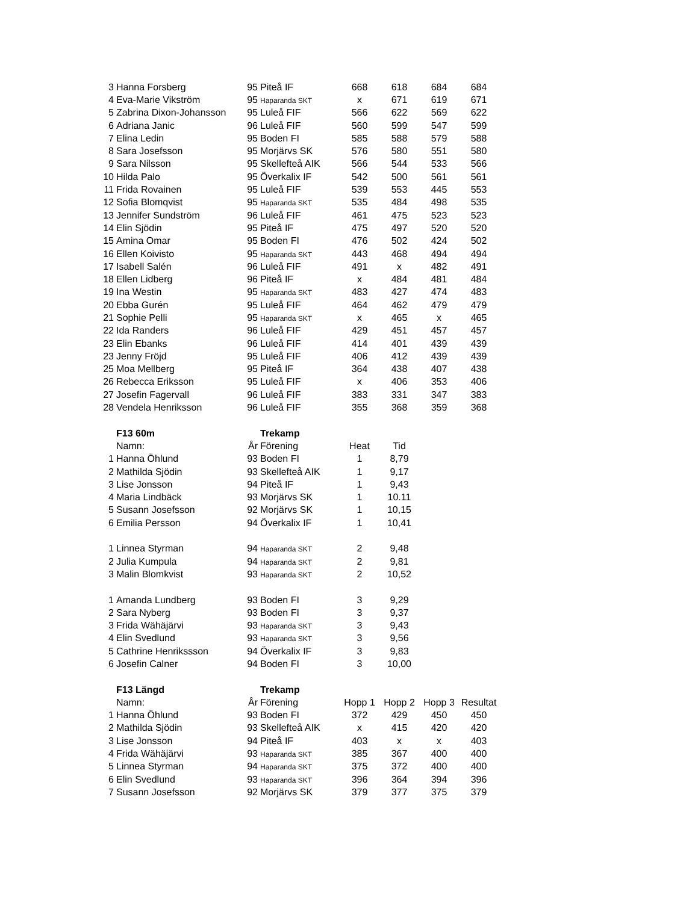| 3 | Hanna Forsberg | 95 | Piteå IF | 668 | 618 | 684 | 684 |
| 4 | Eva-Marie Vikström | 95 | Haparanda SKT | x | 671 | 619 | 671 |
| 5 | Zabrina Dixon-Johansson | 95 | Luleå FIF | 566 | 622 | 569 | 622 |
| 6 | Adriana Janic | 96 | Luleå FIF | 560 | 599 | 547 | 599 |
| 7 | Elina Ledin | 95 | Boden FI | 585 | 588 | 579 | 588 |
| 8 | Sara Josefsson | 95 | Morjärvs SK | 576 | 580 | 551 | 580 |
| 9 | Sara Nilsson | 95 | Skellefteå AIK | 566 | 544 | 533 | 566 |
| 10 | Hilda Palo | 95 | Överkalix IF | 542 | 500 | 561 | 561 |
| 11 | Frida Rovainen | 95 | Luleå FIF | 539 | 553 | 445 | 553 |
| 12 | Sofia Blomqvist | 95 | Haparanda SKT | 535 | 484 | 498 | 535 |
| 13 | Jennifer Sundström | 96 | Luleå FIF | 461 | 475 | 523 | 523 |
| 14 | Elin Sjödin | 95 | Piteå IF | 475 | 497 | 520 | 520 |
| 15 | Amina Omar | 95 | Boden FI | 476 | 502 | 424 | 502 |
| 16 | Ellen Koivisto | 95 | Haparanda SKT | 443 | 468 | 494 | 494 |
| 17 | Isabell Salén | 96 | Luleå FIF | 491 | x | 482 | 491 |
| 18 | Ellen Lidberg | 96 | Piteå IF | x | 484 | 481 | 484 |
| 19 | Ina Westin | 95 | Haparanda SKT | 483 | 427 | 474 | 483 |
| 20 | Ebba Gurén | 95 | Luleå FIF | 464 | 462 | 479 | 479 |
| 21 | Sophie Pelli | 95 | Haparanda SKT | x | 465 | x | 465 |
| 22 | Ida Randers | 96 | Luleå FIF | 429 | 451 | 457 | 457 |
| 23 | Elin Ebanks | 96 | Luleå FIF | 414 | 401 | 439 | 439 |
| 23 | Jenny Fröjd | 95 | Luleå FIF | 406 | 412 | 439 | 439 |
| 25 | Moa Mellberg | 95 | Piteå IF | 364 | 438 | 407 | 438 |
| 26 | Rebecca Eriksson | 95 | Luleå FIF | x | 406 | 353 | 406 |
| 27 | Josefin Fagervall | 96 | Luleå FIF | 383 | 331 | 347 | 383 |
| 28 | Vendela Henriksson | 96 | Luleå FIF | 355 | 368 | 359 | 368 |
| | F13 60m | | Trekamp | | | | |
| | Namn: | År | Förening | Heat | Tid | | |
| 1 | Hanna Öhlund | 93 | Boden FI | 1 | 8,79 | | |
| 2 | Mathilda Sjödin | 93 | Skellefteå AIK | 1 | 9,17 | | |
| 3 | Lise Jonsson | 94 | Piteå IF | 1 | 9,43 | | |
| 4 | Maria Lindbäck | 93 | Morjärvs SK | 1 | 10.11 | | |
| 5 | Susann Josefsson | 92 | Morjärvs SK | 1 | 10,15 | | |
| 6 | Emilia Persson | 94 | Överkalix IF | 1 | 10,41 | | |
| 1 | Linnea Styrman | 94 | Haparanda SKT | 2 | 9,48 | | |
| 2 | Julia Kumpula | 94 | Haparanda SKT | 2 | 9,81 | | |
| 3 | Malin Blomkvist | 93 | Haparanda SKT | 2 | 10,52 | | |
| 1 | Amanda Lundberg | 93 | Boden FI | 3 | 9,29 | | |
| 2 | Sara Nyberg | 93 | Boden FI | 3 | 9,37 | | |
| 3 | Frida Wähäjärvi | 93 | Haparanda SKT | 3 | 9,43 | | |
| 4 | Elin Svedlund | 93 | Haparanda SKT | 3 | 9,56 | | |
| 5 | Cathrine Henrikssson | 94 | Överkalix IF | 3 | 9,83 | | |
| 6 | Josefin Calner | 94 | Boden FI | 3 | 10,00 | | |
| | F13 Längd | | Trekamp | | | | |
| | Namn: | År | Förening | Hopp 1 | Hopp 2 | Hopp 3 | Resultat |
| 1 | Hanna Öhlund | 93 | Boden FI | 372 | 429 | 450 | 450 |
| 2 | Mathilda Sjödin | 93 | Skellefteå AIK | x | 415 | 420 | 420 |
| 3 | Lise Jonsson | 94 | Piteå IF | 403 | x | x | 403 |
| 4 | Frida Wähäjärvi | 93 | Haparanda SKT | 385 | 367 | 400 | 400 |
| 5 | Linnea Styrman | 94 | Haparanda SKT | 375 | 372 | 400 | 400 |
| 6 | Elin Svedlund | 93 | Haparanda SKT | 396 | 364 | 394 | 396 |
| 7 | Susann Josefsson | 92 | Morjärvs SK | 379 | 377 | 375 | 379 |